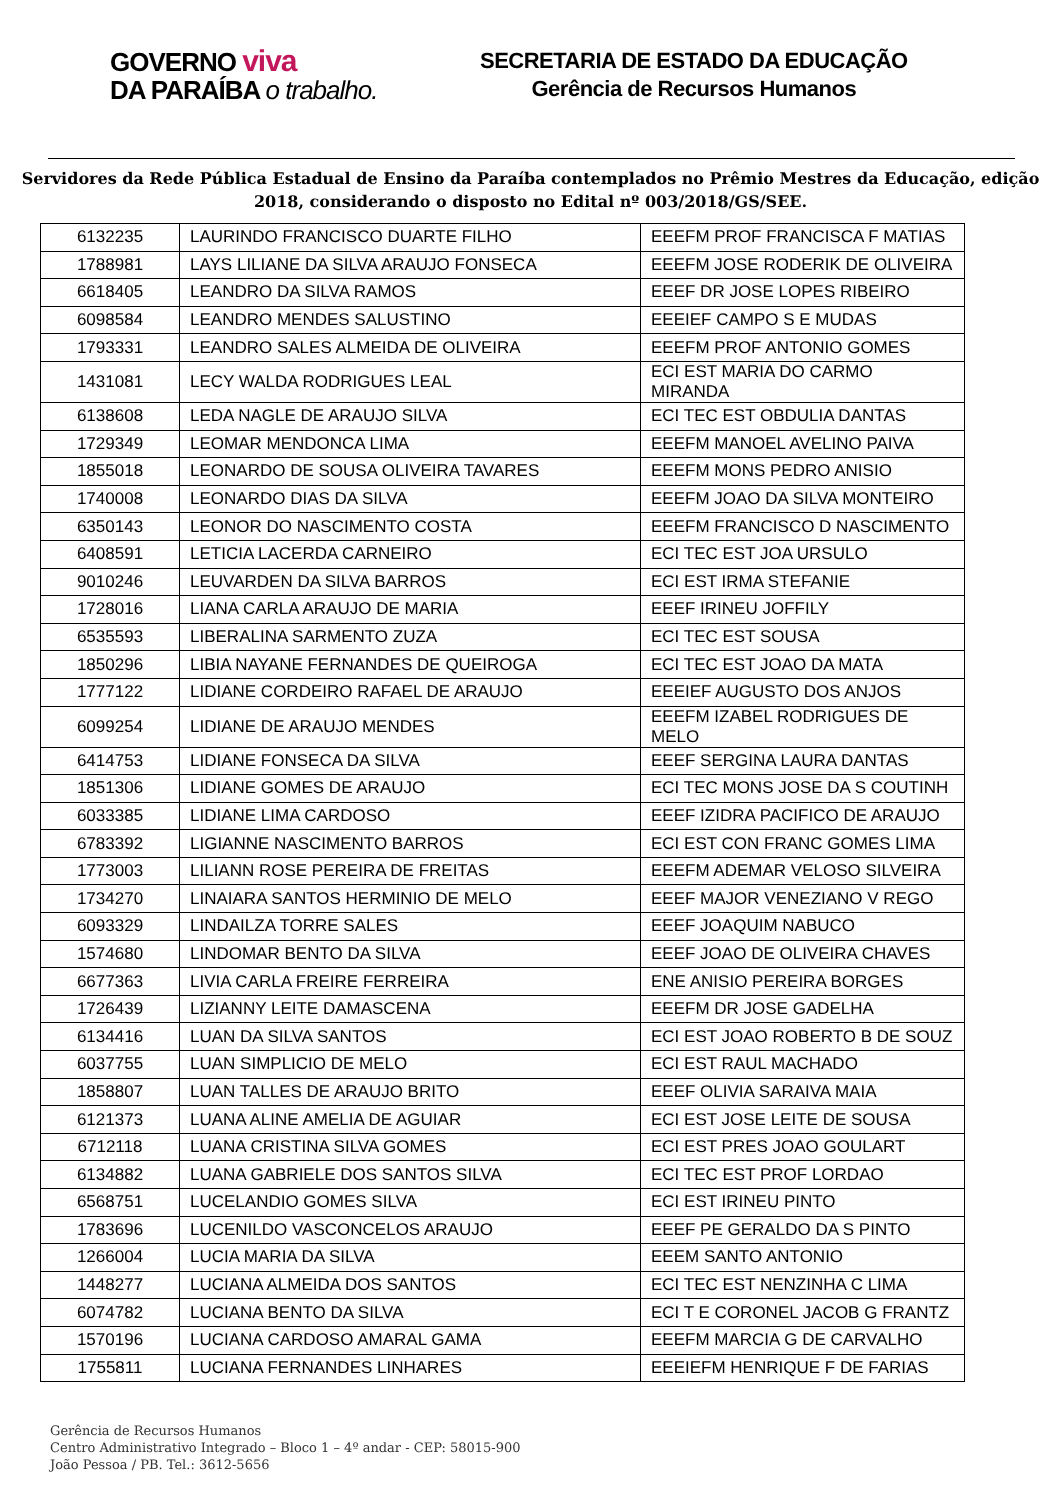GOVERNO viva
DA PARAÍBA o trabalho.
SECRETARIA DE ESTADO DA EDUCAÇÃO
Gerência de Recursos Humanos
Servidores da Rede Pública Estadual de Ensino da Paraíba contemplados no Prêmio Mestres da Educação, edição 2018, considerando o disposto no Edital nº 003/2018/GS/SEE.
| 6132235 | LAURINDO FRANCISCO DUARTE FILHO | EEEFM PROF FRANCISCA F MATIAS |
| 1788981 | LAYS LILIANE DA SILVA ARAUJO FONSECA | EEEFM JOSE RODERIK DE OLIVEIRA |
| 6618405 | LEANDRO DA SILVA RAMOS | EEEF DR JOSE LOPES RIBEIRO |
| 6098584 | LEANDRO MENDES SALUSTINO | EEEIEF CAMPO S E MUDAS |
| 1793331 | LEANDRO SALES ALMEIDA DE OLIVEIRA | EEEFM PROF ANTONIO GOMES |
| 1431081 | LECY WALDA RODRIGUES LEAL | ECI EST MARIA DO CARMO MIRANDA |
| 6138608 | LEDA NAGLE DE ARAUJO SILVA | ECI TEC EST OBDULIA DANTAS |
| 1729349 | LEOMAR MENDONCA LIMA | EEEFM MANOEL AVELINO PAIVA |
| 1855018 | LEONARDO DE SOUSA OLIVEIRA TAVARES | EEEFM MONS PEDRO ANISIO |
| 1740008 | LEONARDO DIAS DA SILVA | EEEFM JOAO DA SILVA MONTEIRO |
| 6350143 | LEONOR DO NASCIMENTO COSTA | EEEFM FRANCISCO D NASCIMENTO |
| 6408591 | LETICIA LACERDA CARNEIRO | ECI TEC EST JOA URSULO |
| 9010246 | LEUVARDEN DA SILVA BARROS | ECI EST IRMA STEFANIE |
| 1728016 | LIANA CARLA ARAUJO DE MARIA | EEEF IRINEU JOFFILY |
| 6535593 | LIBERALINA SARMENTO ZUZA | ECI TEC EST SOUSA |
| 1850296 | LIBIA NAYANE FERNANDES DE QUEIROGA | ECI TEC EST JOAO DA MATA |
| 1777122 | LIDIANE CORDEIRO RAFAEL DE ARAUJO | EEEIEF AUGUSTO DOS ANJOS |
| 6099254 | LIDIANE DE ARAUJO MENDES | EEEFM IZABEL RODRIGUES DE MELO |
| 6414753 | LIDIANE FONSECA DA SILVA | EEEF SERGINA LAURA DANTAS |
| 1851306 | LIDIANE GOMES DE ARAUJO | ECI TEC MONS JOSE DA S COUTINH |
| 6033385 | LIDIANE LIMA CARDOSO | EEEF IZIDRA PACIFICO DE ARAUJO |
| 6783392 | LIGIANNE NASCIMENTO BARROS | ECI EST CON FRANC GOMES LIMA |
| 1773003 | LILIANN ROSE PEREIRA DE FREITAS | EEEFM ADEMAR VELOSO SILVEIRA |
| 1734270 | LINAIARA SANTOS HERMINIO DE MELO | EEEF MAJOR VENEZIANO V REGO |
| 6093329 | LINDAILZA TORRE SALES | EEEF JOAQUIM NABUCO |
| 1574680 | LINDOMAR BENTO DA SILVA | EEEF JOAO DE OLIVEIRA CHAVES |
| 6677363 | LIVIA CARLA FREIRE FERREIRA | ENE ANISIO PEREIRA BORGES |
| 1726439 | LIZIANNY LEITE DAMASCENA | EEEFM DR JOSE GADELHA |
| 6134416 | LUAN DA SILVA SANTOS | ECI EST JOAO ROBERTO B DE SOUZ |
| 6037755 | LUAN SIMPLICIO DE MELO | ECI EST RAUL MACHADO |
| 1858807 | LUAN TALLES DE ARAUJO BRITO | EEEF OLIVIA SARAIVA MAIA |
| 6121373 | LUANA ALINE AMELIA DE AGUIAR | ECI EST JOSE LEITE DE SOUSA |
| 6712118 | LUANA CRISTINA SILVA GOMES | ECI EST PRES JOAO GOULART |
| 6134882 | LUANA GABRIELE DOS SANTOS SILVA | ECI TEC EST PROF LORDAO |
| 6568751 | LUCELANDIO GOMES SILVA | ECI EST IRINEU PINTO |
| 1783696 | LUCENILDO VASCONCELOS ARAUJO | EEEF PE GERALDO DA S PINTO |
| 1266004 | LUCIA MARIA DA SILVA | EEEM SANTO ANTONIO |
| 1448277 | LUCIANA ALMEIDA DOS SANTOS | ECI TEC EST NENZINHA C LIMA |
| 6074782 | LUCIANA BENTO DA SILVA | ECI T E CORONEL JACOB G FRANTZ |
| 1570196 | LUCIANA CARDOSO AMARAL GAMA | EEEFM MARCIA G DE CARVALHO |
| 1755811 | LUCIANA FERNANDES LINHARES | EEEIEFM HENRIQUE F DE FARIAS |
Gerência de Recursos Humanos
Centro Administrativo Integrado – Bloco 1 – 4º andar - CEP: 58015-900
João Pessoa / PB. Tel.: 3612-5656